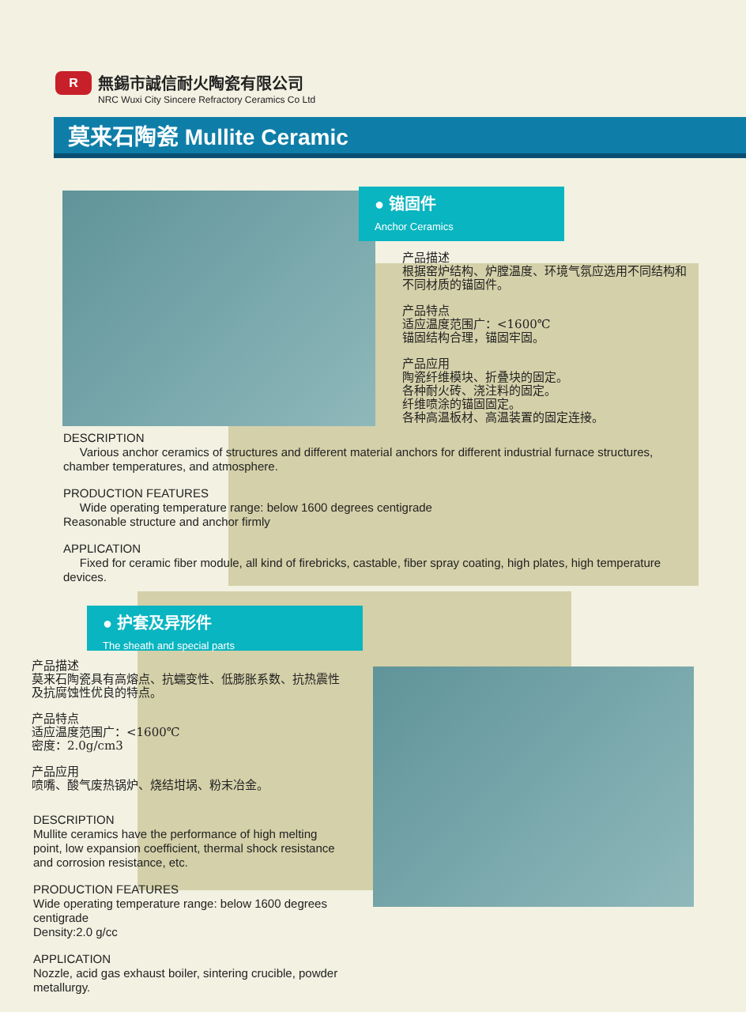R
無錫市誠信耐火陶瓷有限公司
NRC Wuxi City Sincere Refractory Ceramics Co Ltd
莫来石陶瓷 Mullite Ceramic
● 锚固件
Anchor Ceramics
产品描述
根据窑炉结构、炉膛温度、环境气氛应选用不同结构和不同材质的锚固件。
产品特点
适应温度范围广：<1600℃
锚固结构合理，锚固牢固。
产品应用
陶瓷纤维模块、折叠块的固定。
各种耐火砖、浇注料的固定。
纤维喷涂的锚固固定。
各种高温板材、高温装置的固定连接。
DESCRIPTION
Various anchor ceramics of structures and different material anchors for different industrial furnace structures, chamber temperatures, and atmosphere.
PRODUCTION FEATURES
Wide operating temperature range: below 1600 degrees centigrade
Reasonable structure and anchor firmly
APPLICATION
Fixed for ceramic fiber module, all kind of firebricks, castable, fiber spray coating, high plates, high temperature devices.
● 护套及异形件
The sheath and special parts
产品描述
莫来石陶瓷具有高熔点、抗蠕变性、低膨胀系数、抗热震性及抗腐蚀性优良的特点。
产品特点
适应温度范围广：<1600℃
密度：2.0g/cm3
产品应用
喷嘴、酸气废热锅炉、烧结坩埚、粉末冶金。
DESCRIPTION
Mullite ceramics have the performance of high melting point, low expansion coefficient, thermal shock resistance and corrosion resistance, etc.
PRODUCTION FEATURES
Wide operating temperature range: below 1600 degrees centigrade
Density:2.0 g/cc
APPLICATION
Nozzle, acid gas exhaust boiler, sintering crucible, powder metallurgy.